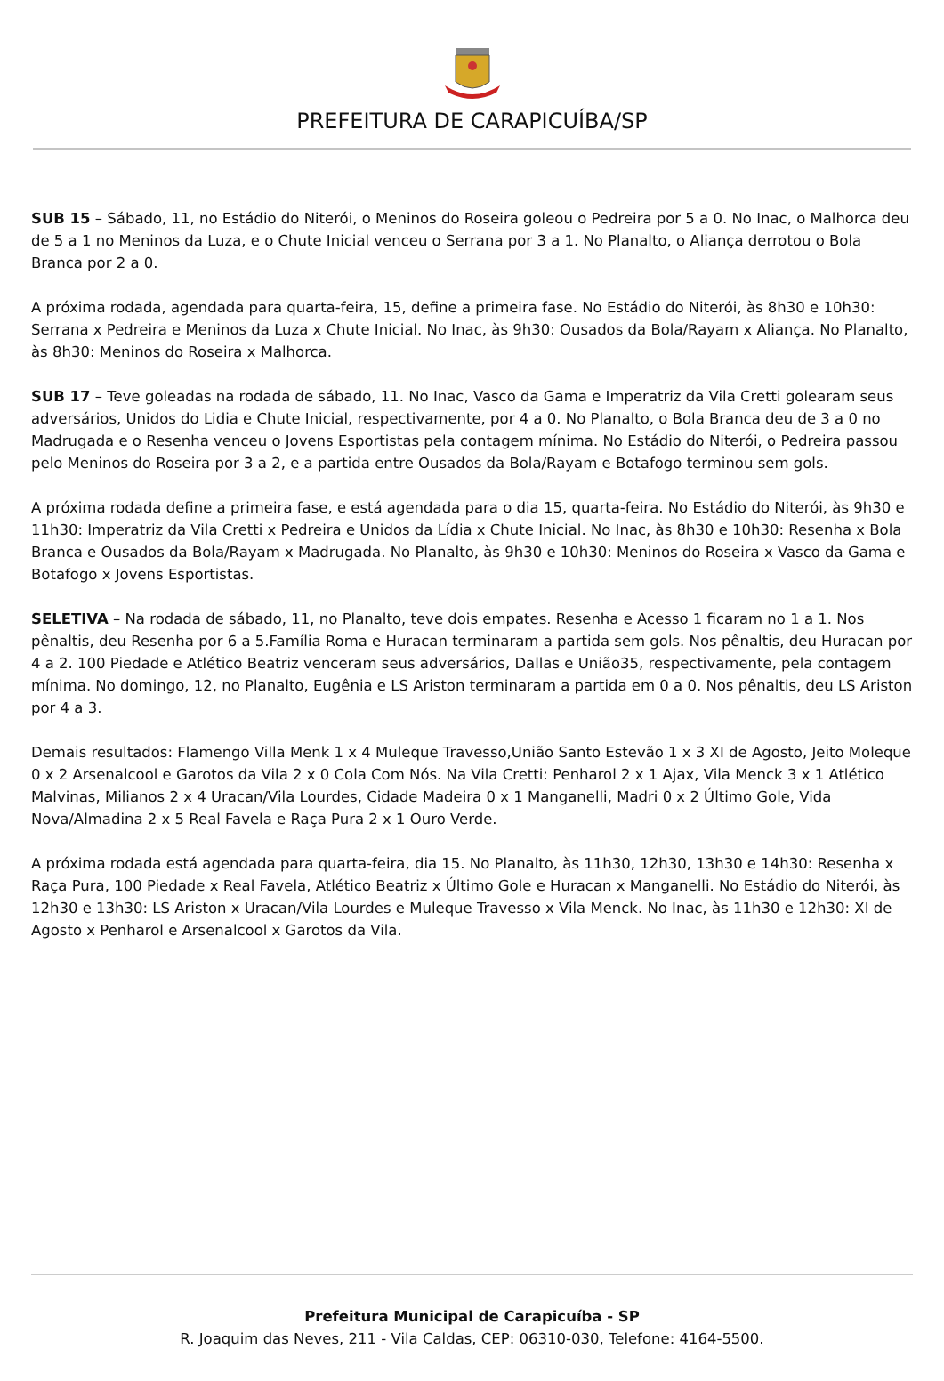PREFEITURA DE CARAPICUÍBA/SP
SUB 15 – Sábado, 11, no Estádio do Niterói, o Meninos do Roseira goleou o Pedreira por 5 a 0. No Inac, o Malhorca deu de 5 a 1 no Meninos da Luza, e o Chute Inicial venceu o Serrana por 3 a 1. No Planalto, o Aliança derrotou o Bola Branca por 2 a 0.
A próxima rodada, agendada para quarta-feira, 15, define a primeira fase. No Estádio do Niterói, às 8h30 e 10h30: Serrana x Pedreira e Meninos da Luza x Chute Inicial. No Inac, às 9h30: Ousados da Bola/Rayam x Aliança. No Planalto, às 8h30: Meninos do Roseira x Malhorca.
SUB 17 – Teve goleadas na rodada de sábado, 11. No Inac, Vasco da Gama e Imperatriz da Vila Cretti golearam seus adversários, Unidos do Lidia e Chute Inicial, respectivamente, por 4 a 0. No Planalto, o Bola Branca deu de 3 a 0 no Madrugada e o Resenha venceu o Jovens Esportistas pela contagem mínima. No Estádio do Niterói, o Pedreira passou pelo Meninos do Roseira por 3 a 2, e a partida entre Ousados da Bola/Rayam e Botafogo terminou sem gols.
A próxima rodada define a primeira fase, e está agendada para o dia 15, quarta-feira. No Estádio do Niterói, às 9h30 e 11h30: Imperatriz da Vila Cretti x Pedreira e Unidos da Lídia x Chute Inicial. No Inac, às 8h30 e 10h30: Resenha x Bola Branca e Ousados da Bola/Rayam x Madrugada. No Planalto, às 9h30 e 10h30: Meninos do Roseira x Vasco da Gama e Botafogo x Jovens Esportistas.
SELETIVA – Na rodada de sábado, 11, no Planalto, teve dois empates. Resenha e Acesso 1 ficaram no 1 a 1. Nos pênaltis, deu Resenha por 6 a 5.Família Roma e Huracan terminaram a partida sem gols. Nos pênaltis, deu Huracan por 4 a 2. 100 Piedade e Atlético Beatriz venceram seus adversários, Dallas e União35, respectivamente, pela contagem mínima. No domingo, 12, no Planalto, Eugênia e LS Ariston terminaram a partida em 0 a 0. Nos pênaltis, deu LS Ariston por 4 a 3.
Demais resultados: Flamengo Villa Menk 1 x 4 Muleque Travesso,União Santo Estevão 1 x 3 XI de Agosto, Jeito Moleque 0 x 2 Arsenalcool e Garotos da Vila 2 x 0 Cola Com Nós. Na Vila Cretti: Penharol 2 x 1 Ajax, Vila Menck 3 x 1 Atlético Malvinas, Milianos 2 x 4 Uracan/Vila Lourdes, Cidade Madeira 0 x 1 Manganelli, Madri 0 x 2 Último Gole, Vida Nova/Almadina 2 x 5 Real Favela e Raça Pura 2 x 1 Ouro Verde.
A próxima rodada está agendada para quarta-feira, dia 15. No Planalto, às 11h30, 12h30, 13h30 e 14h30: Resenha x Raça Pura, 100 Piedade x Real Favela, Atlético Beatriz x Último Gole e Huracan x Manganelli. No Estádio do Niterói, às 12h30 e 13h30: LS Ariston x Uracan/Vila Lourdes e Muleque Travesso x Vila Menck. No Inac, às 11h30 e 12h30: XI de Agosto x Penharol e Arsenalcool x Garotos da Vila.
Prefeitura Municipal de Carapicuíba - SP
R. Joaquim das Neves, 211 - Vila Caldas, CEP: 06310-030, Telefone: 4164-5500.